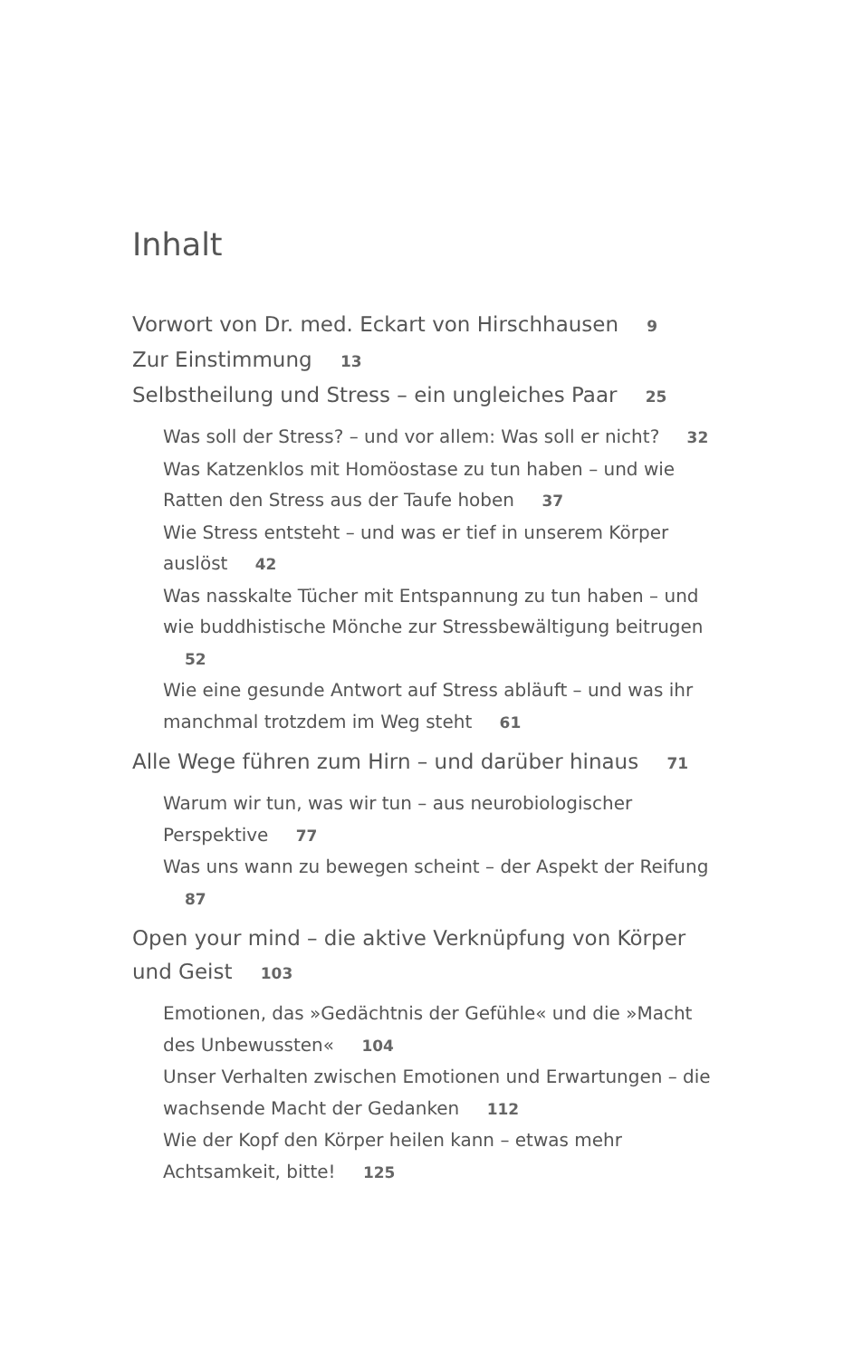Inhalt
Vorwort von Dr. med. Eckart von Hirschhausen 9
Zur Einstimmung 13
Selbstheilung und Stress – ein ungleiches Paar 25
Was soll der Stress? – und vor allem: Was soll er nicht? 32
Was Katzenklos mit Homöostase zu tun haben – und wie Ratten den Stress aus der Taufe hoben 37
Wie Stress entsteht – und was er tief in unserem Körper auslöst 42
Was nasskalte Tücher mit Entspannung zu tun haben – und wie buddhistische Mönche zur Stressbewältigung beitrugen 52
Wie eine gesunde Antwort auf Stress abläuft – und was ihr manchmal trotzdem im Weg steht 61
Alle Wege führen zum Hirn – und darüber hinaus 71
Warum wir tun, was wir tun – aus neurobiologischer Perspektive 77
Was uns wann zu bewegen scheint – der Aspekt der Reifung 87
Open your mind – die aktive Verknüpfung von Körper und Geist 103
Emotionen, das »Gedächtnis der Gefühle« und die »Macht des Unbewussten« 104
Unser Verhalten zwischen Emotionen und Erwartungen – die wachsende Macht der Gedanken 112
Wie der Kopf den Körper heilen kann – etwas mehr Achtsamkeit, bitte! 125